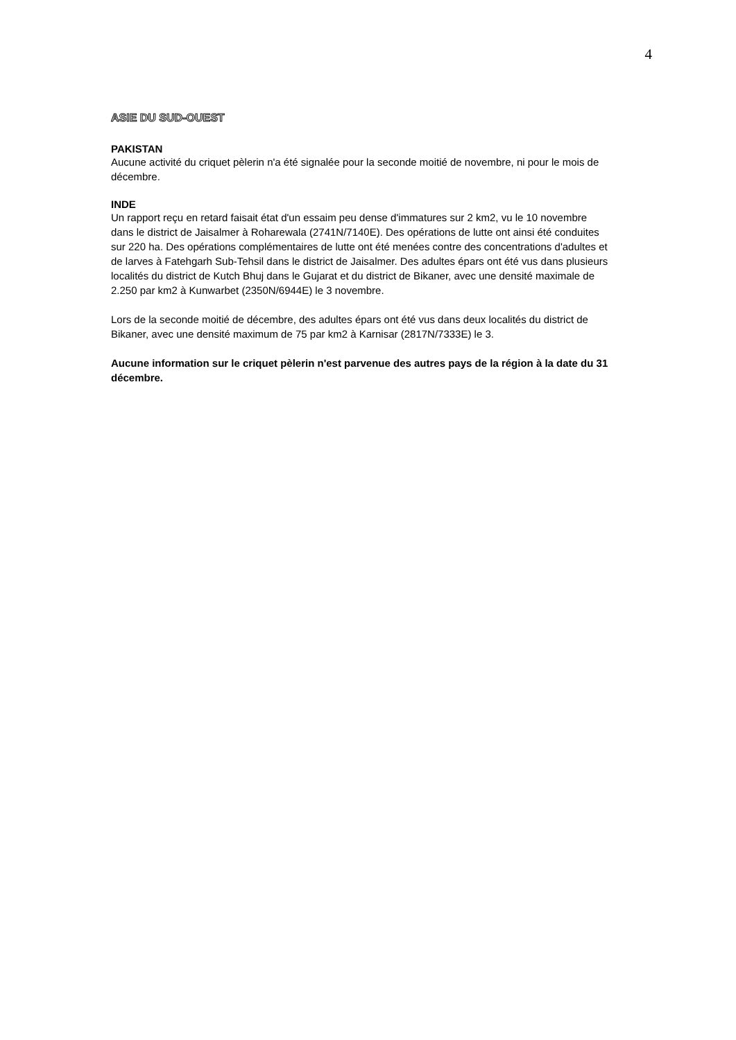4
ASIE DU SUD-OUEST
PAKISTAN
Aucune activité du criquet pèlerin n'a été signalée pour la seconde moitié de novembre, ni pour le mois de décembre.
INDE
Un rapport reçu en retard faisait état d'un essaim peu dense d'immatures sur 2 km2, vu le 10 novembre dans le district de Jaisalmer à Roharewala (2741N/7140E). Des opérations de lutte ont ainsi été conduites sur 220 ha. Des opérations complémentaires de lutte ont été menées contre des concentrations d'adultes et de larves à Fatehgarh Sub-Tehsil dans le district de Jaisalmer. Des adultes épars ont été vus dans plusieurs localités du district de Kutch Bhuj dans le Gujarat et du district de Bikaner, avec une densité maximale de 2.250 par km2 à Kunwarbet (2350N/6944E) le 3 novembre.
Lors de la seconde moitié de décembre, des adultes épars ont été vus dans deux localités du district de Bikaner, avec une densité maximum de 75 par km2 à Karnisar (2817N/7333E) le 3.
Aucune information sur le criquet pèlerin n'est parvenue des autres pays de la région à la date du 31 décembre.